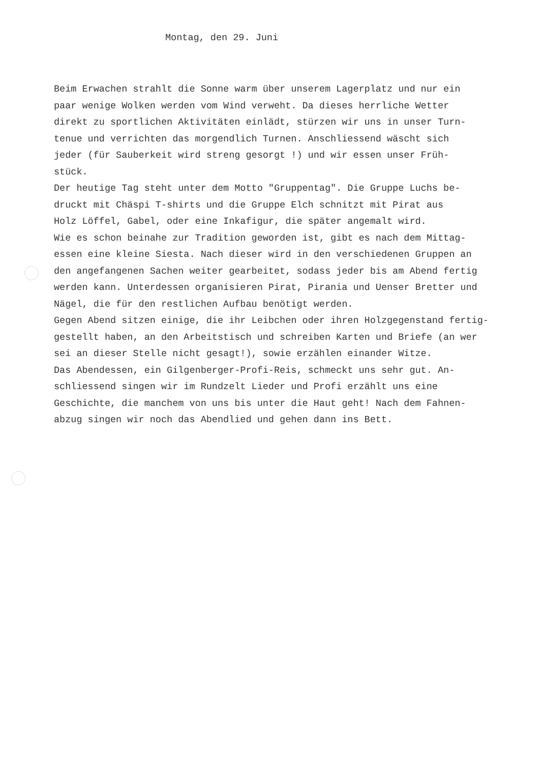Montag, den 29. Juni
Beim Erwachen strahlt die Sonne warm über unserem Lagerplatz und nur ein
paar wenige Wolken werden vom Wind verweht. Da dieses herrliche Wetter
direkt zu sportlichen Aktivitäten einlädt, stürzen wir uns in unser Turn-
tenue und verrichten das morgendlich Turnen. Anschliessend wäscht sich
jeder (für Sauberkeit wird streng gesorgt !) und wir essen unser Früh-
stück.
Der heutige Tag steht unter dem Motto "Gruppentag". Die Gruppe Luchs be-
druckt mit Chäspi T-shirts und die Gruppe Elch schnitzt mit Pirat aus
Holz Löffel, Gabel, oder eine Inkafigur, die später angemalt wird.
Wie es schon beinahe zur Tradition geworden ist, gibt es nach dem Mittag-
essen eine kleine Siesta. Nach dieser wird in den verschiedenen Gruppen an
den angefangenen Sachen weiter gearbeitet, sodass jeder bis am Abend fertig
werden kann. Unterdessen organisieren Pirat, Pirania und Uenser Bretter und
Nägel, die für den restlichen Aufbau benötigt werden.
Gegen Abend sitzen einige, die ihr Leibchen oder ihren Holzgegenstand fertig-
gestellt haben, an den Arbeitstisch und schreiben Karten und Briefe (an wer
sei an dieser Stelle nicht gesagt!), sowie erzählen einander Witze.
Das Abendessen, ein Gilgenberger-Profi-Reis, schmeckt uns sehr gut. An-
schliessend singen wir im Rundzelt Lieder und Profi erzählt uns eine
Geschichte, die manchem von uns bis unter die Haut geht! Nach dem Fahnen-
abzug singen wir noch das Abendlied und gehen dann ins Bett.